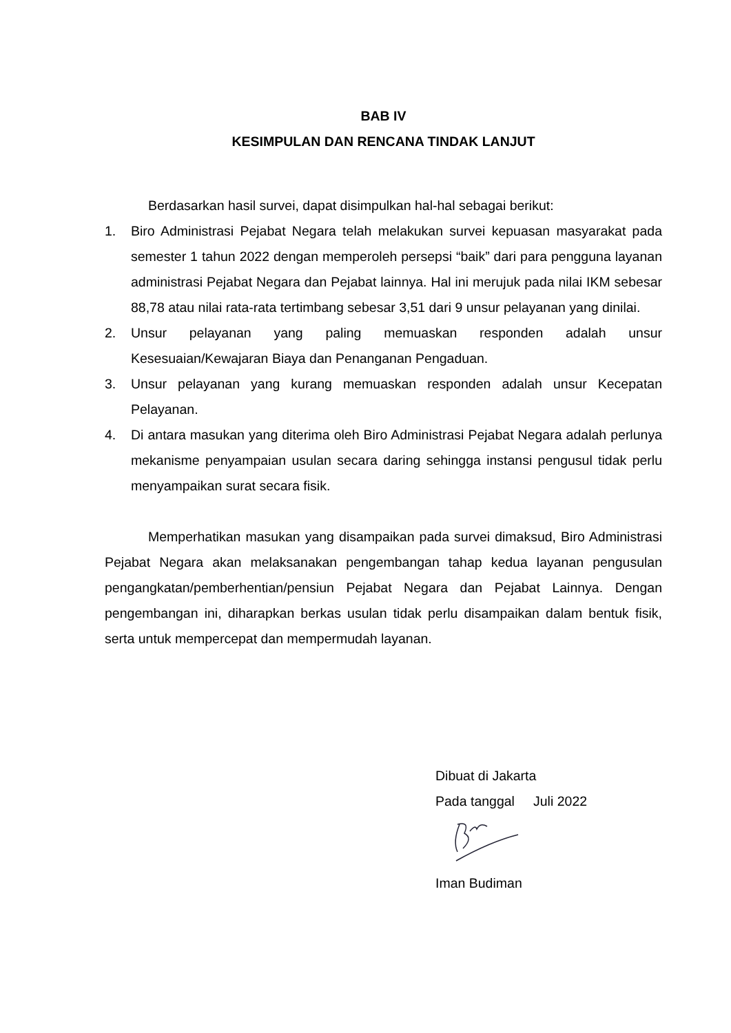BAB IV
KESIMPULAN DAN RENCANA TINDAK LANJUT
Berdasarkan hasil survei, dapat disimpulkan hal-hal sebagai berikut:
1. Biro Administrasi Pejabat Negara telah melakukan survei kepuasan masyarakat pada semester 1 tahun 2022 dengan memperoleh persepsi “baik” dari para pengguna layanan administrasi Pejabat Negara dan Pejabat lainnya. Hal ini merujuk pada nilai IKM sebesar 88,78 atau nilai rata-rata tertimbang sebesar 3,51 dari 9 unsur pelayanan yang dinilai.
2. Unsur pelayanan yang paling memuaskan responden adalah unsur Kesesuaian/Kewajaran Biaya dan Penanganan Pengaduan.
3. Unsur pelayanan yang kurang memuaskan responden adalah unsur Kecepatan Pelayanan.
4. Di antara masukan yang diterima oleh Biro Administrasi Pejabat Negara adalah perlunya mekanisme penyampaian usulan secara daring sehingga instansi pengusul tidak perlu menyampaikan surat secara fisik.
Memperhatikan masukan yang disampaikan pada survei dimaksud, Biro Administrasi Pejabat Negara akan melaksanakan pengembangan tahap kedua layanan pengusulan pengangkatan/pemberhentian/pensiun Pejabat Negara dan Pejabat Lainnya. Dengan pengembangan ini, diharapkan berkas usulan tidak perlu disampaikan dalam bentuk fisik, serta untuk mempercepat dan mempermudah layanan.
Dibuat di Jakarta
Pada tanggal Juli 2022
Iman Budiman